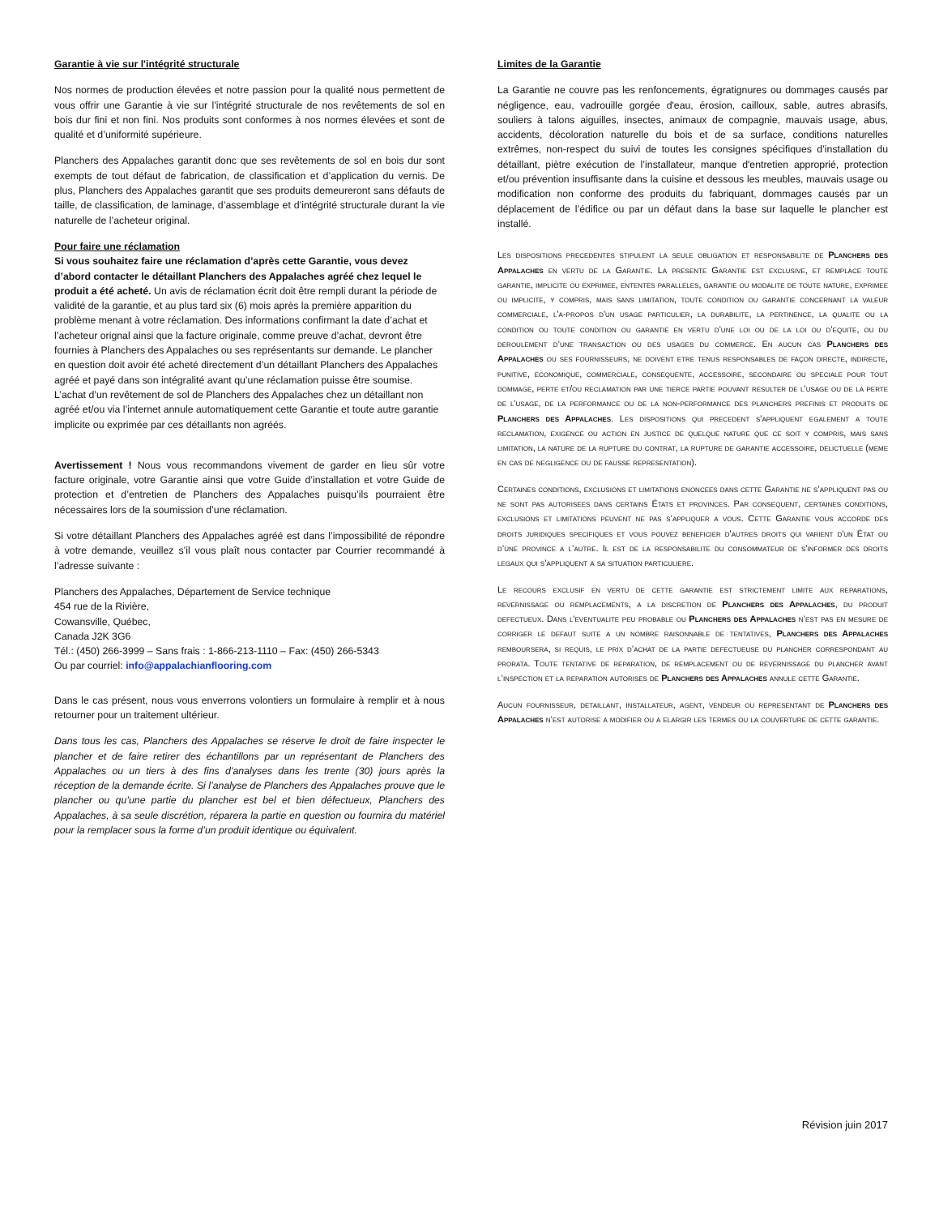Garantie à vie sur l'intégrité structurale
Nos normes de production élevées et notre passion pour la qualité nous permettent de vous offrir une Garantie à vie sur l’intégrité structurale de nos revêtements de sol en bois dur fini et non fini. Nos produits sont conformes à nos normes élevées et sont de qualité et d’uniformité supérieure.
Planchers des Appalaches garantit donc que ses revêtements de sol en bois dur sont exempts de tout défaut de fabrication, de classification et d’application du vernis. De plus, Planchers des Appalaches garantit que ses produits demeureront sans défauts de taille, de classification, de laminage, d’assemblage et d’intégrité structurale durant la vie naturelle de l’acheteur original.
Pour faire une réclamation
Si vous souhaitez faire une réclamation d’après cette Garantie, vous devez d’abord contacter le détaillant Planchers des Appalaches agréé chez lequel le produit a été acheté. Un avis de réclamation écrit doit être rempli durant la période de validité de la garantie, et au plus tard six (6) mois après la première apparition du problème menant à votre réclamation. Des informations confirmant la date d’achat et l’acheteur orignal ainsi que la facture originale, comme preuve d’achat, devront être fournies à Planchers des Appalaches ou ses représentants sur demande. Le plancher en question doit avoir été acheté directement d’un détaillant Planchers des Appalaches agréé et payé dans son intégralité avant qu’une réclamation puisse être soumise. L’achat d’un revêtement de sol de Planchers des Appalaches chez un détaillant non agréé et/ou via l’internet annule automatiquement cette Garantie et toute autre garantie implicite ou exprimée par ces détaillants non agréés.
Avertissement ! Nous vous recommandons vivement de garder en lieu sûr votre facture originale, votre Garantie ainsi que votre Guide d’installation et votre Guide de protection et d’entretien de Planchers des Appalaches puisqu’ils pourraient être nécessaires lors de la soumission d’une réclamation.
Si votre détaillant Planchers des Appalaches agréé est dans l’impossibilité de répondre à votre demande, veuillez s’il vous plaît nous contacter par Courrier recommandé à l’adresse suivante :
Planchers des Appalaches, Département de Service technique
454 rue de la Rivière,
Cowansville, Québec,
Canada J2K 3G6
Tél.: (450) 266-3999 – Sans frais : 1-866-213-1110 – Fax: (450) 266-5343
Ou par courriel: info@appalachianflooring.com
Dans le cas présent, nous vous enverrons volontiers un formulaire à remplir et à nous retourner pour un traitement ultérieur.
Dans tous les cas, Planchers des Appalaches se réserve le droit de faire inspecter le plancher et de faire retirer des échantillons par un représentant de Planchers des Appalaches ou un tiers à des fins d’analyses dans les trente (30) jours après la réception de la demande écrite. Si l’analyse de Planchers des Appalaches prouve que le plancher ou qu’une partie du plancher est bel et bien défectueux, Planchers des Appalaches, à sa seule discrétion, réparera la partie en question ou fournira du matériel pour la remplacer sous la forme d’un produit identique ou équivalent.
Limites de la Garantie
La Garantie ne couvre pas les renfoncements, égratignures ou dommages causés par négligence, eau, vadrouille gorgée d'eau, érosion, cailloux, sable, autres abrasifs, souliers à talons aiguilles, insectes, animaux de compagnie, mauvais usage, abus, accidents, décoloration naturelle du bois et de sa surface, conditions naturelles extrêmes, non-respect du suivi de toutes les consignes spécifiques d’installation du détaillant, piètre exécution de l’installateur, manque d'entretien approprié, protection et/ou prévention insuffisante dans la cuisine et dessous les meubles, mauvais usage ou modification non conforme des produits du fabriquant, dommages causés par un déplacement de l’édifice ou par un défaut dans la base sur laquelle le plancher est installé.
Les dispositions precedentes stipulent la seule obligation et responsabilite de Planchers des Appalaches en vertu de la Garantie. La presente Garantie est exclusive, et remplace toute garantie, implicite ou exprimee, ententes paralleles, garantie ou modalite de toute nature, exprimee ou implicite, y compris, mais sans limitation, toute condition ou garantie concernant la valeur commerciale, l'a-propos d'un usage particulier, la durabilite, la pertinence, la qualite ou la condition ou toute condition ou garantie en vertu d’une loi ou de la loi ou d’equite, ou du deroulement d’une transaction ou des usages du commerce. En aucun cas Planchers des Appalaches ou ses fournisseurs, ne doivent etre tenus responsables de façon directe, indirecte, punitive, economique, commerciale, consequente, accessoire, secondaire ou speciale pour tout dommage, perte et/ou reclamation par une tierce partie pouvant resulter de l'usage ou de la perte de l'usage, de la performance ou de la non-performance des planchers prefinis et produits de Planchers des Appalaches. Les dispositions qui precedent s'appliquent egalement a toute reclamation, exigence ou action en justice de quelque nature que ce soit y compris, mais sans limitation, la nature de la rupture du contrat, la rupture de garantie accessoire, delictuelle (meme en cas de negligence ou de fausse representation).
Certaines conditions, exclusions et limitations enoncees dans cette Garantie ne s’appliquent pas ou ne sont pas autorisees dans certains États et provinces. Par consequent, certaines conditions, exclusions et limitations peuvent ne pas s’appliquer a vous. Cette Garantie vous accorde des droits juridiques specifiques et vous pouvez beneficier d'autres droits qui varient d'un État ou d’une province a l’autre. Il est de la responsabilite du consommateur de s'informer des droits legaux qui s’appliquent a sa situation particuliere.
Le recours exclusif en vertu de cette garantie est strictement limite aux reparations, revernissage ou remplacements, a la discretion de Planchers des Appalaches, du produit defectueux. Dans l'eventualite peu probable ou Planchers des Appalaches n’est pas en mesure de corriger le defaut suite a un nombre raisonnable de tentatives, Planchers des Appalaches remboursera, si requis, le prix d’achat de la partie defectueuse du plancher correspondant au prorata. Toute tentative de reparation, de remplacement ou de revernissage du plancher avant l’inspection et la reparation autorises de Planchers des Appalaches annule cette Garantie.
Aucun fournisseur, detaillant, installateur, agent, vendeur ou representant de Planchers des Appalaches n’est autorise a modifier ou a elargir les termes ou la couverture de cette garantie.
Révision juin 2017